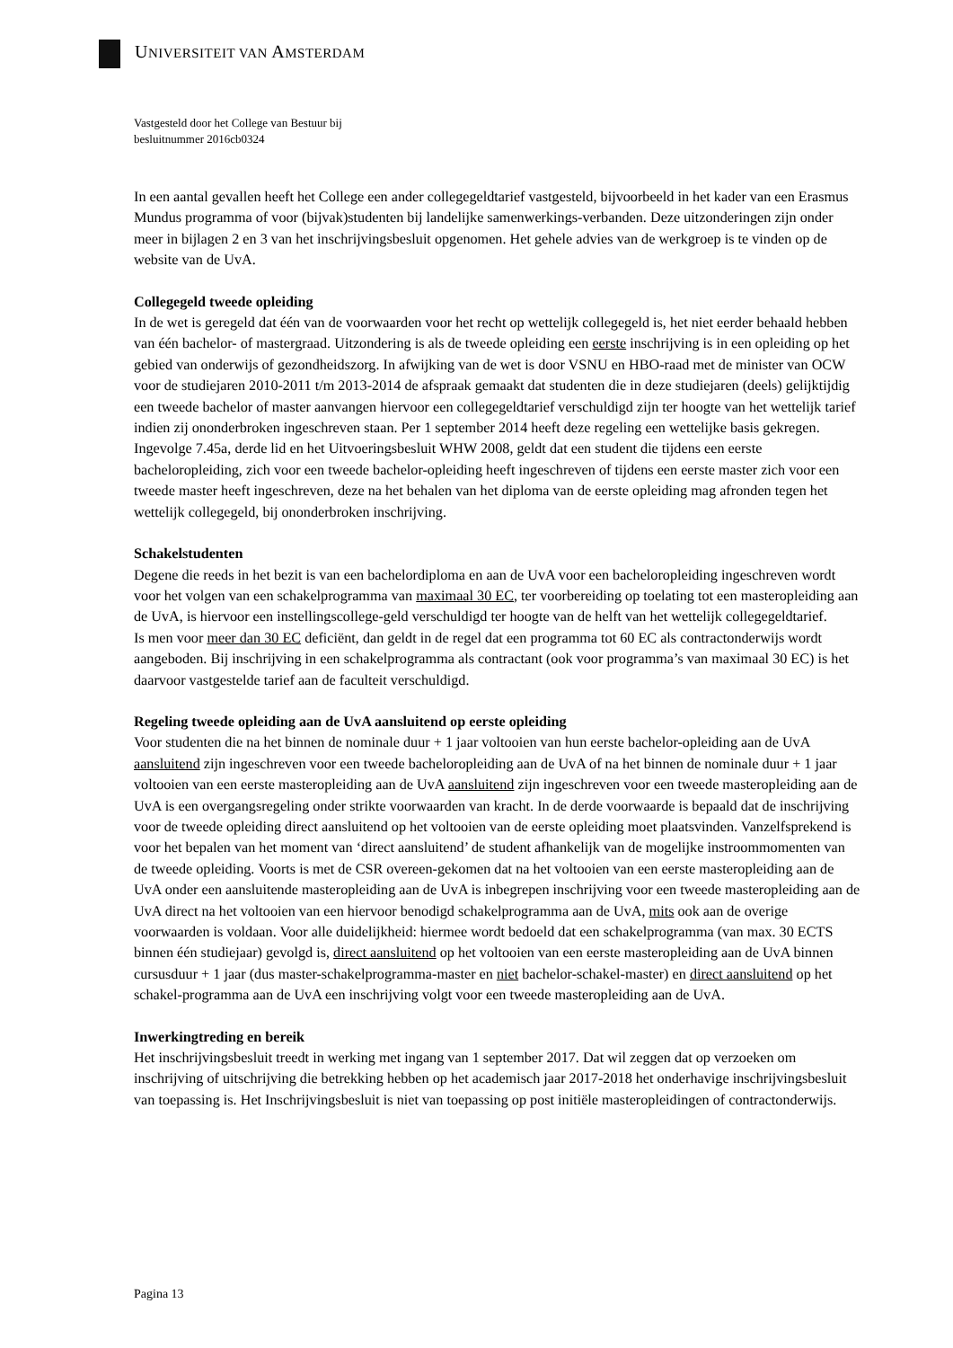UNIVERSITEIT VAN AMSTERDAM
Vastgesteld door het College van Bestuur bij
besluitnummer 2016cb0324
In een aantal gevallen heeft het College een ander collegegeldtarief vastgesteld, bijvoorbeeld in het kader van een Erasmus Mundus programma of voor (bijvak)studenten bij landelijke samenwerkings-verbanden. Deze uitzonderingen zijn onder meer in bijlagen 2 en 3 van het inschrijvingsbesluit opgenomen. Het gehele advies van de werkgroep is te vinden op de website van de UvA.
Collegegeld tweede opleiding
In de wet is geregeld dat één van de voorwaarden voor het recht op wettelijk collegegeld is, het niet eerder behaald hebben van één bachelor- of mastergraad. Uitzondering is als de tweede opleiding een eerste inschrijving is in een opleiding op het gebied van onderwijs of gezondheidszorg. In afwijking van de wet is door VSNU en HBO-raad met de minister van OCW voor de studiejaren 2010-2011 t/m 2013-2014 de afspraak gemaakt dat studenten die in deze studiejaren (deels) gelijktijdig een tweede bachelor of master aanvangen hiervoor een collegegeldtarief verschuldigd zijn ter hoogte van het wettelijk tarief indien zij ononderbroken ingeschreven staan. Per 1 september 2014 heeft deze regeling een wettelijke basis gekregen. Ingevolge 7.45a, derde lid en het Uitvoeringsbesluit WHW 2008, geldt dat een student die tijdens een eerste bacheloropleiding, zich voor een tweede bachelor-opleiding heeft ingeschreven of tijdens een eerste master zich voor een tweede master heeft ingeschreven, deze na het behalen van het diploma van de eerste opleiding mag afronden tegen het wettelijk collegegeld, bij ononderbroken inschrijving.
Schakelstudenten
Degene die reeds in het bezit is van een bachelordiploma en aan de UvA voor een bacheloropleiding ingeschreven wordt voor het volgen van een schakelprogramma van maximaal 30 EC, ter voorbereiding op toelating tot een masteropleiding aan de UvA, is hiervoor een instellingscollege-geld verschuldigd ter hoogte van de helft van het wettelijk collegegeldtarief.
Is men voor meer dan 30 EC deficiënt, dan geldt in de regel dat een programma tot 60 EC als contractonderwijs wordt aangeboden. Bij inschrijving in een schakelprogramma als contractant (ook voor programma’s van maximaal 30 EC) is het daarvoor vastgestelde tarief aan de faculteit verschuldigd.
Regeling tweede opleiding aan de UvA aansluitend op eerste opleiding
Voor studenten die na het binnen de nominale duur + 1 jaar voltooien van hun eerste bachelor-opleiding aan de UvA aansluitend zijn ingeschreven voor een tweede bacheloropleiding aan de UvA of na het binnen de nominale duur + 1 jaar voltooien van een eerste masteropleiding aan de UvA aansluitend zijn ingeschreven voor een tweede masteropleiding aan de UvA is een overgangsregeling onder strikte voorwaarden van kracht. In de derde voorwaarde is bepaald dat de inschrijving voor de tweede opleiding direct aansluitend op het voltooien van de eerste opleiding moet plaatsvinden. Vanzelfsprekend is voor het bepalen van het moment van ‘direct aansluitend’ de student afhankelijk van de mogelijke instroommomenten van de tweede opleiding. Voorts is met de CSR overeen-gekomen dat na het voltooien van een eerste masteropleiding aan de UvA onder een aansluitende masteropleiding aan de UvA is inbegrepen inschrijving voor een tweede masteropleiding aan de UvA direct na het voltooien van een hiervoor benodigd schakelprogramma aan de UvA, mits ook aan de overige voorwaarden is voldaan. Voor alle duidelijkheid: hiermee wordt bedoeld dat een schakelprogramma (van max. 30 ECTS binnen één studiejaar) gevolgd is, direct aansluitend op het voltooien van een eerste masteropleiding aan de UvA binnen cursusduur + 1 jaar (dus master-schakelprogramma-master en niet bachelor-schakel-master) en direct aansluitend op het schakel-programma aan de UvA een inschrijving volgt voor een tweede masteropleiding aan de UvA.
Inwerkingtreding en bereik
Het inschrijvingsbesluit treedt in werking met ingang van 1 september 2017. Dat wil zeggen dat op verzoeken om inschrijving of uitschrijving die betrekking hebben op het academisch jaar 2017-2018 het onderhavige inschrijvingsbesluit van toepassing is. Het Inschrijvingsbesluit is niet van toepassing op post initiële masteropleidingen of contractonderwijs.
Pagina 13